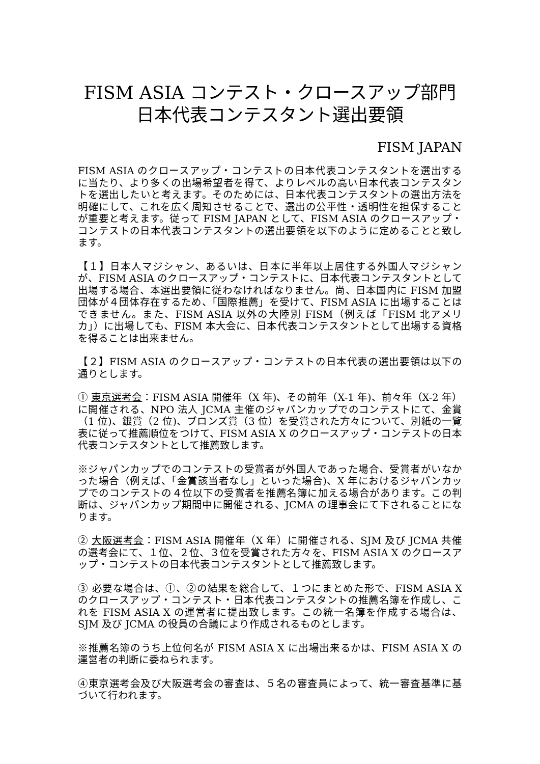FISM ASIA コンテスト・クロースアップ部門
日本代表コンテスタント選出要領
FISM JAPAN
FISM ASIA のクロースアップ・コンテストの日本代表コンテスタントを選出するに当たり、より多くの出場希望者を得て、よりレベルの高い日本代表コンテスタントを選出したいと考えます。そのためには、日本代表コンテスタントの選出方法を明確にして、これを広く周知させることで、選出の公平性・透明性を担保することが重要と考えます。従って FISM JAPAN として、FISM ASIA のクロースアップ・コンテストの日本代表コンテスタントの選出要領を以下のように定めることと致します。
【１】日本人マジシャン、あるいは、日本に半年以上居住する外国人マジシャンが、FISM ASIA のクロースアップ・コンテストに、日本代表コンテスタントとして出場する場合、本選出要領に従わなければなりません。尚、日本国内に FISM 加盟団体が４団体存在するため、「国際推薦」を受けて、FISM ASIA に出場することはできません。また、FISM ASIA 以外の大陸別 FISM（例えば「FISM 北アメリカ」）に出場しても、FISM 本大会に、日本代表コンテスタントとして出場する資格を得ることは出来ません。
【２】FISM ASIA のクロースアップ・コンテストの日本代表の選出要領は以下の通りとします。
① 東京選考会：FISM ASIA 開催年（X 年)、その前年（X-1 年)、前々年（X-2 年）に開催される、NPO 法人 JCMA 主催のジャパンカップでのコンテストにて、金賞（1 位)、銀賞（2 位)、ブロンズ賞（3 位）を受賞された方々について、別紙の一覧表に従って推薦順位をつけて、FISM ASIA X のクロースアップ・コンテストの日本代表コンテスタントとして推薦致します。
※ジャパンカップでのコンテストの受賞者が外国人であった場合、受賞者がいなかった場合（例えば、「金賞該当者なし」といった場合)、X 年におけるジャパンカップでのコンテストの４位以下の受賞者を推薦名簿に加える場合があります。この判断は、ジャパンカップ期間中に開催される、JCMA の理事会にて下されることになります。
② 大阪選考会：FISM ASIA 開催年（X 年）に開催される、SJM 及び JCMA 共催の選考会にて、１位、２位、３位を受賞された方々を、FISM ASIA X のクロースアップ・コンテストの日本代表コンテスタントとして推薦致します。
③ 必要な場合は、①、②の結果を総合して、１つにまとめた形で、FISM ASIA X のクロースアップ・コンテスト・日本代表コンテスタントの推薦名簿を作成し、これを FISM ASIA X の運営者に提出致します。この統一名簿を作成する場合は、SJM 及び JCMA の役員の合議により作成されるものとします。
※推薦名簿のうち上位何名が FISM ASIA X に出場出来るかは、FISM ASIA X の運営者の判断に委ねられます。
④東京選考会及び大阪選考会の審査は、５名の審査員によって、統一審査基準に基づいて行われます。